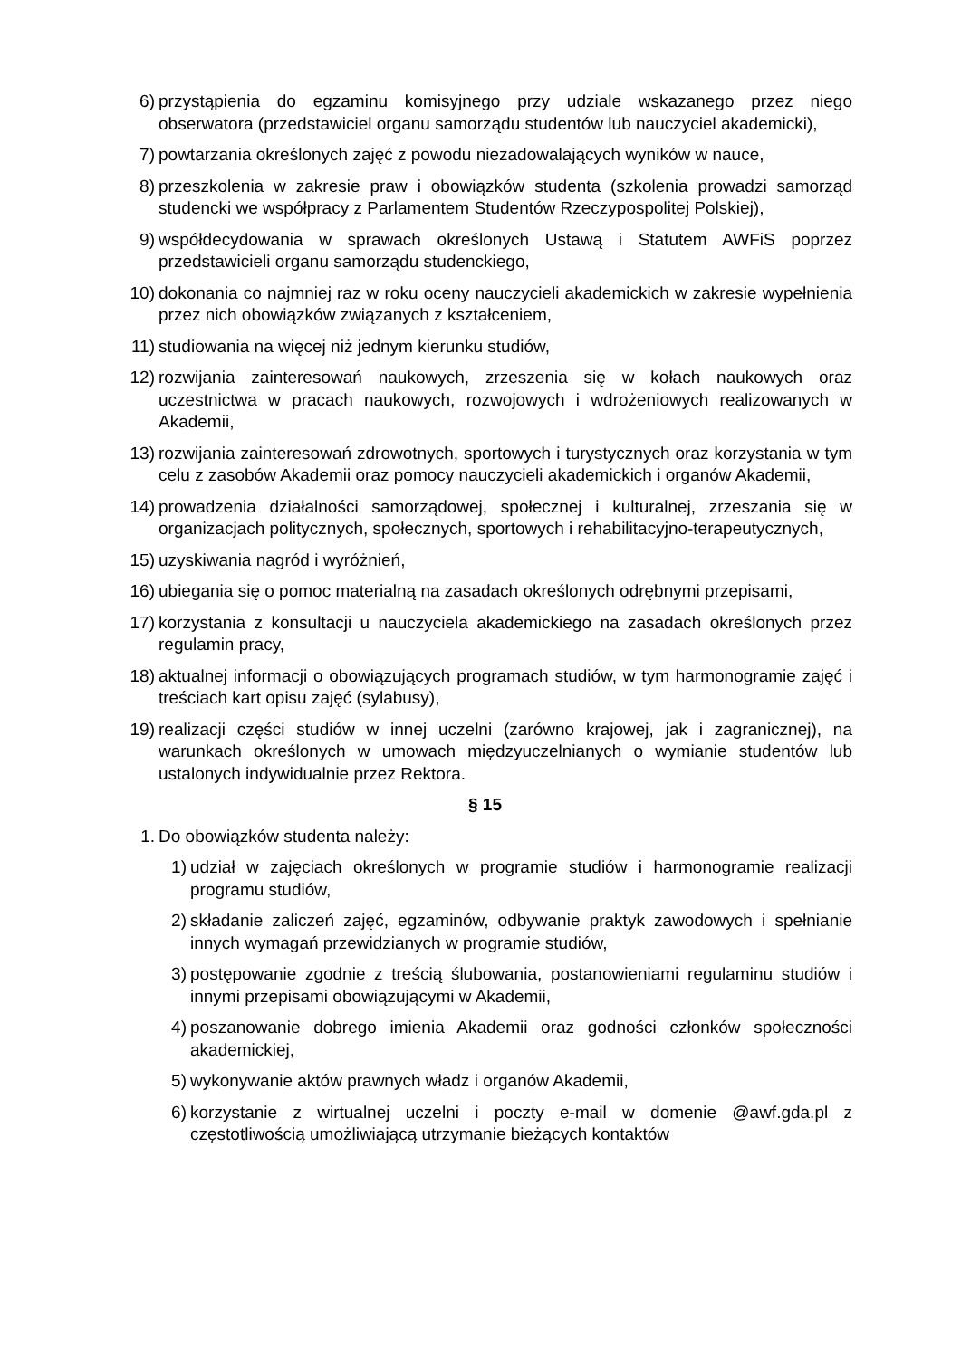6) przystąpienia do egzaminu komisyjnego przy udziale wskazanego przez niego obserwatora (przedstawiciel organu samorządu studentów lub nauczyciel akademicki),
7) powtarzania określonych zajęć z powodu niezadowalających wyników w nauce,
8) przeszkolenia w zakresie praw i obowiązków studenta (szkolenia prowadzi samorząd studencki we współpracy z Parlamentem Studentów Rzeczypospolitej Polskiej),
9) współdecydowania w sprawach określonych Ustawą i Statutem AWFiS poprzez przedstawicieli organu samorządu studenckiego,
10) dokonania co najmniej raz w roku oceny nauczycieli akademickich w zakresie wypełnienia przez nich obowiązków związanych z kształceniem,
11) studiowania na więcej niż jednym kierunku studiów,
12) rozwijania zainteresowań naukowych, zrzeszenia się w kołach naukowych oraz uczestnictwa w pracach naukowych, rozwojowych i wdrożeniowych realizowanych w Akademii,
13) rozwijania zainteresowań zdrowotnych, sportowych i turystycznych oraz korzystania w tym celu z zasobów Akademii oraz pomocy nauczycieli akademickich i organów Akademii,
14) prowadzenia działalności samorządowej, społecznej i kulturalnej, zrzeszania się w organizacjach politycznych, społecznych, sportowych i rehabilitacyjno-terapeutycznych,
15) uzyskiwania nagród i wyróżnień,
16) ubiegania się o pomoc materialną na zasadach określonych odrębnymi przepisami,
17) korzystania z konsultacji u nauczyciela akademickiego na zasadach określonych przez regulamin pracy,
18) aktualnej informacji o obowiązujących programach studiów, w tym harmonogramie zajęć i treściach kart opisu zajęć (sylabusy),
19) realizacji części studiów w innej uczelni (zarówno krajowej, jak i zagranicznej), na warunkach określonych w umowach międzyuczelnianych o wymianie studentów lub ustalonych indywidualnie przez Rektora.
§ 15
1. Do obowiązków studenta należy:
1) udział w zajęciach określonych w programie studiów i harmonogramie realizacji programu studiów,
2) składanie zaliczeń zajęć, egzaminów, odbywanie praktyk zawodowych i spełnianie innych wymagań przewidzianych w programie studiów,
3) postępowanie zgodnie z treścią ślubowania, postanowieniami regulaminu studiów i innymi przepisami obowiązującymi w Akademii,
4) poszanowanie dobrego imienia Akademii oraz godności członków społeczności akademickiej,
5) wykonywanie aktów prawnych władz i organów Akademii,
6) korzystanie z wirtualnej uczelni i poczty e-mail w domenie @awf.gda.pl z częstotliwością umożliwiającą utrzymanie bieżących kontaktów